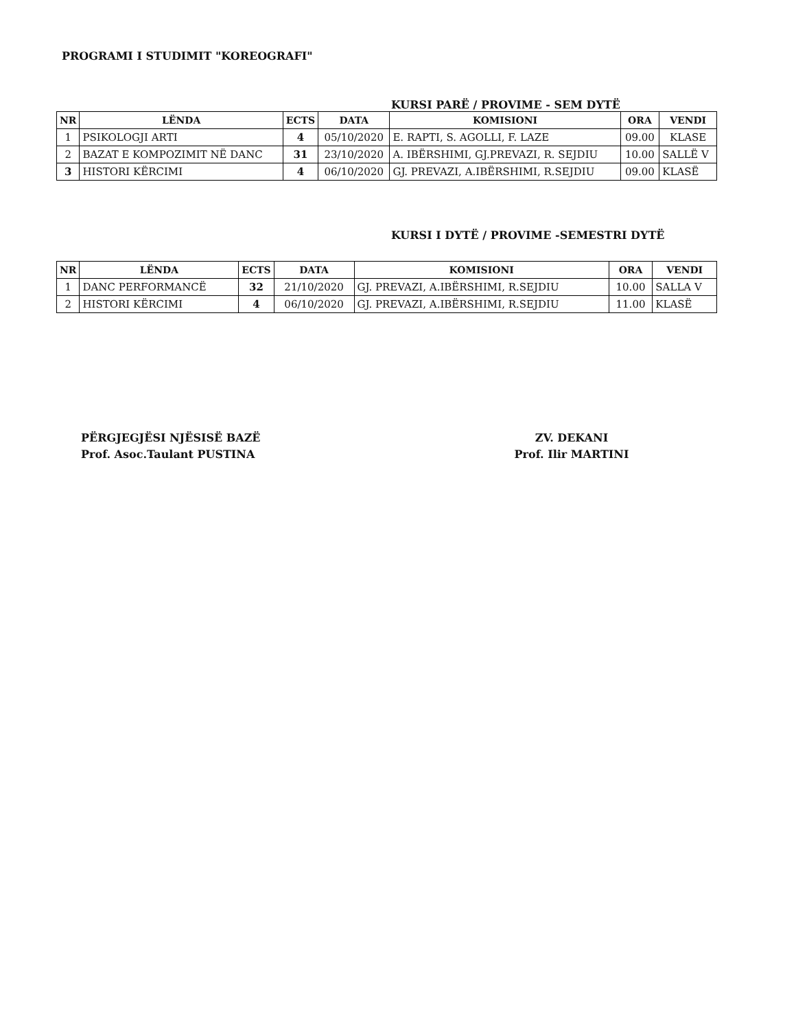PROGRAMI I STUDIMIT "KOREOGRAFI"
KURSI PARË / PROVIME - SEM DYTË
| NR | LËNDA | ECTS | DATA | KOMISIONI | ORA | VENDI |
| --- | --- | --- | --- | --- | --- | --- |
| 1 | PSIKOLOGJI ARTI | 4 | 05/10/2020 | E. RAPTI, S. AGOLLI, F. LAZE | 09.00 | KLASE |
| 2 | BAZAT E KOMPOZIMIT NË DANC | 31 | 23/10/2020 | A. IBËRSHIMI, GJ.PREVAZI, R. SEJDIU | 10.00 | SALLË V |
| 3 | HISTORI KËRCIMI | 4 | 06/10/2020 | GJ. PREVAZI, A.IBËRSHIMI, R.SEJDIU | 09.00 | KLASË |
KURSI I DYTË / PROVIME -SEMESTRI DYTË
| NR | LËNDA | ECTS | DATA | KOMISIONI | ORA | VENDI |
| --- | --- | --- | --- | --- | --- | --- |
| 1 | DANC PERFORMANCË | 32 | 21/10/2020 | GJ. PREVAZI, A.IBËRSHIMI, R.SEJDIU | 10.00 | SALLA V |
| 2 | HISTORI KËRCIMI | 4 | 06/10/2020 | GJ. PREVAZI, A.IBËRSHIMI, R.SEJDIU | 11.00 | KLASË |
PËRGJEGJËSI NJËSISË BAZË
Prof. Asoc.Taulant PUSTINA
ZV. DEKANI
Prof. Ilir MARTINI